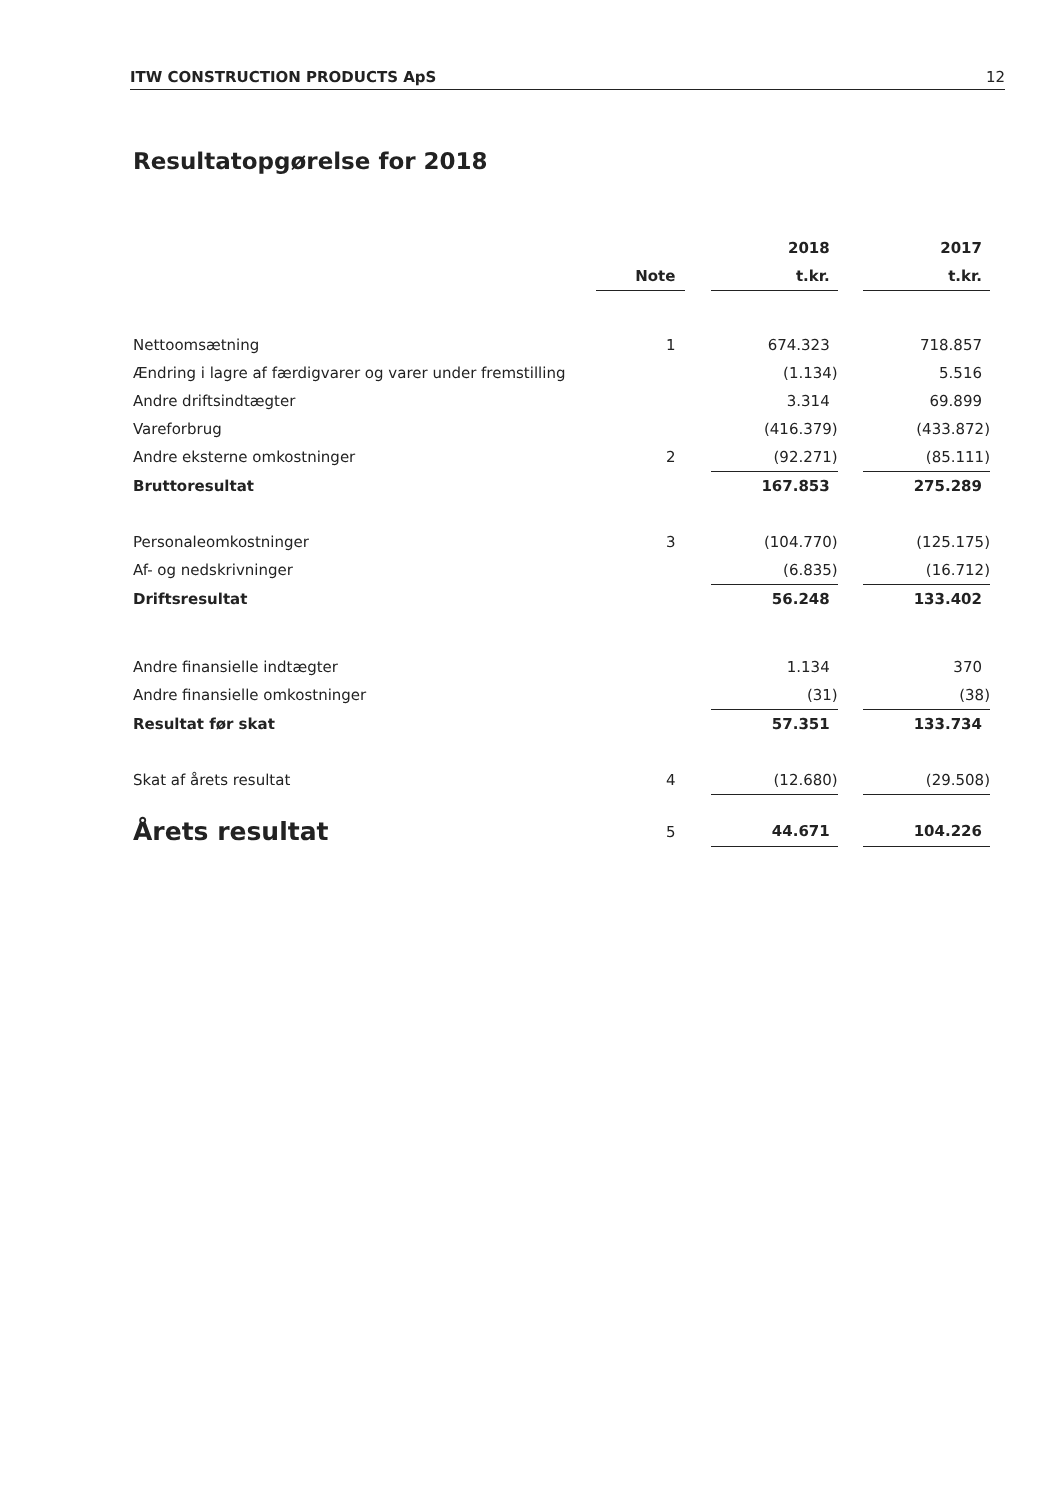ITW CONSTRUCTION PRODUCTS ApS 12
Resultatopgørelse for 2018
| | | | 2018 | | 2017 |
| --- | --- | --- | --- | --- | --- |
| | Note | | t.kr. | | t.kr. |
| Nettoomsætning | 1 | | 674.323 | | 718.857 |
| Ændring i lagre af færdigvarer og varer under fremstilling | | | (1.134) | | 5.516 |
| Andre driftsindtægter | | | 3.314 | | 69.899 |
| Vareforbrug | | | (416.379) | | (433.872) |
| Andre eksterne omkostninger | 2 | | (92.271) | | (85.111) |
| Bruttoresultat | | | 167.853 | | 275.289 |
| Personaleomkostninger | 3 | | (104.770) | | (125.175) |
| Af- og nedskrivninger | | | (6.835) | | (16.712) |
| Driftsresultat | | | 56.248 | | 133.402 |
| Andre finansielle indtægter | | | 1.134 | | 370 |
| Andre finansielle omkostninger | | | (31) | | (38) |
| Resultat før skat | | | 57.351 | | 133.734 |
| Skat af årets resultat | 4 | | (12.680) | | (29.508) |
| Årets resultat | 5 | | 44.671 | | 104.226 |